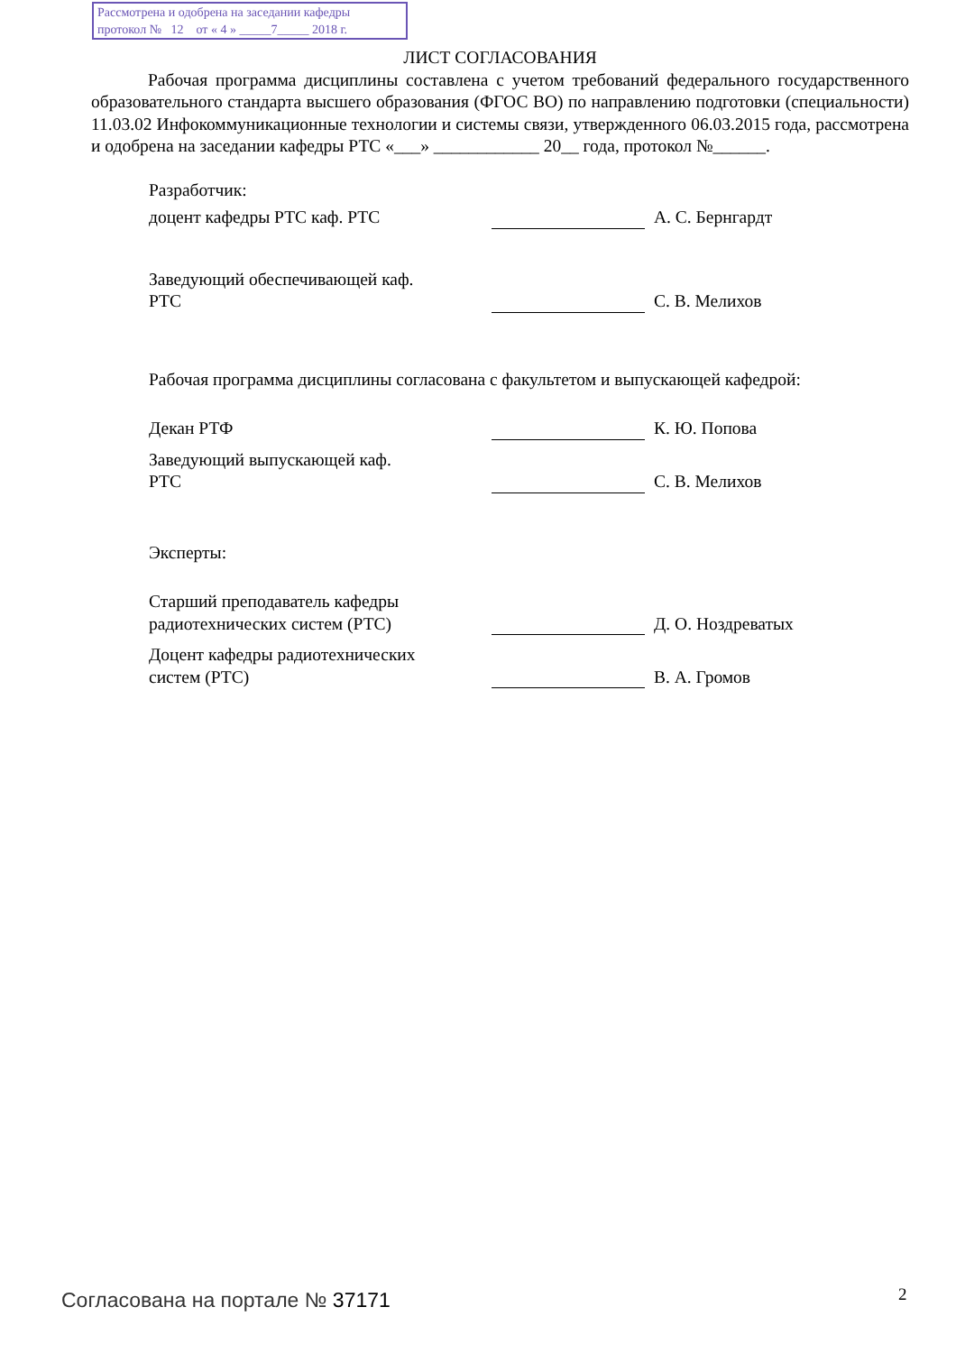Рассмотрена и одобрена на заседании кафедры
протокол № 12 от « 4 » _____7_____ 2018 г.
ЛИСТ СОГЛАСОВАНИЯ
Рабочая программа дисциплины составлена с учетом требований федерального государственного образовательного стандарта высшего образования (ФГОС ВО) по направлению подготовки (специальности) 11.03.02 Инфокоммуникационные технологии и системы связи, утвержденного 06.03.2015 года, рассмотрена и одобрена на заседании кафедры РТС «___» ____________ 20__ года, протокол №______.
Разработчик:
доцент кафедры РТС каф. РТС А. С. Бернгардт
Заведующий обеспечивающей каф.
РТС
С. В. Мелихов
Рабочая программа дисциплины согласована с факультетом и выпускающей кафедрой:
Декан РТФ К. Ю. Попова
Заведующий выпускающей каф.
РТС
С. В. Мелихов
Эксперты:
Старший преподаватель кафедры
радиотехнических систем (РТС)
Д. О. Ноздреватых
Доцент кафедры радиотехнических
систем (РТС)
В. А. Громов
Согласована на портале № 37171 2